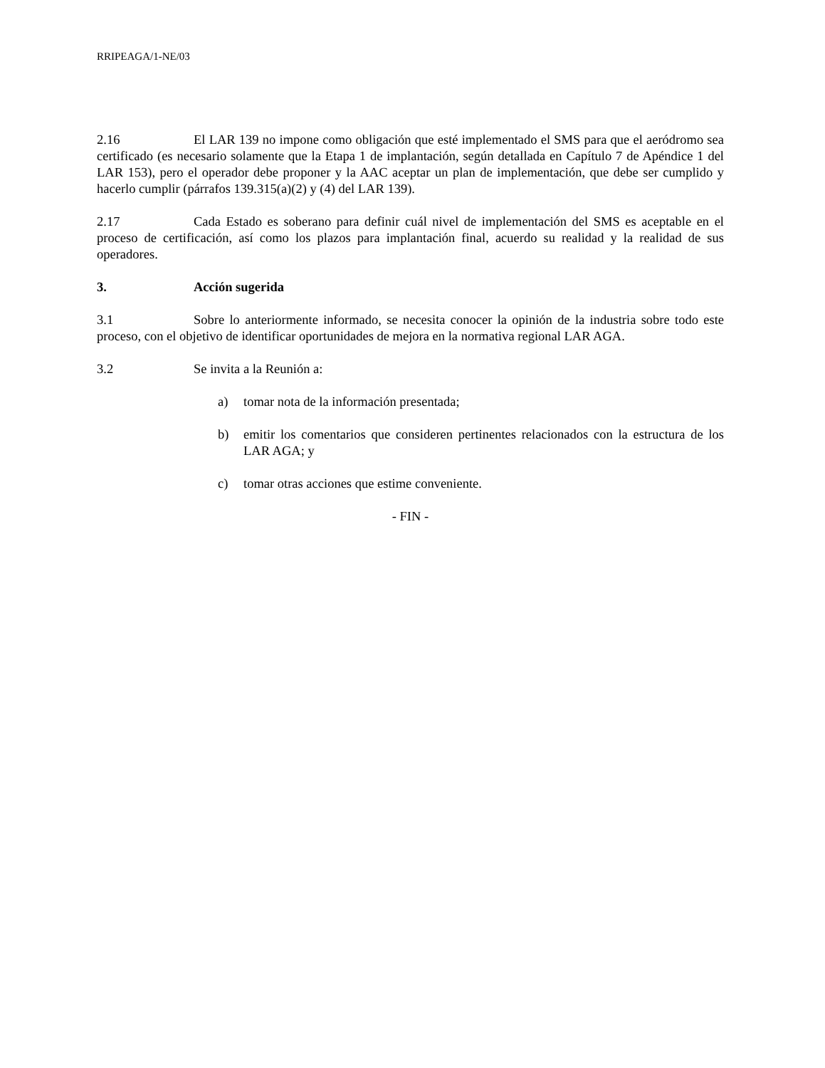RRIPEAGA/1-NE/03
2.16 El LAR 139 no impone como obligación que esté implementado el SMS para que el aeródromo sea certificado (es necesario solamente que la Etapa 1 de implantación, según detallada en Capítulo 7 de Apéndice 1 del LAR 153), pero el operador debe proponer y la AAC aceptar un plan de implementación, que debe ser cumplido y hacerlo cumplir (párrafos 139.315(a)(2) y (4) del LAR 139).
2.17 Cada Estado es soberano para definir cuál nivel de implementación del SMS es aceptable en el proceso de certificación, así como los plazos para implantación final, acuerdo su realidad y la realidad de sus operadores.
3. Acción sugerida
3.1 Sobre lo anteriormente informado, se necesita conocer la opinión de la industria sobre todo este proceso, con el objetivo de identificar oportunidades de mejora en la normativa regional LAR AGA.
3.2 Se invita a la Reunión a:
a) tomar nota de la información presentada;
b) emitir los comentarios que consideren pertinentes relacionados con la estructura de los LAR AGA; y
c) tomar otras acciones que estime conveniente.
- FIN -